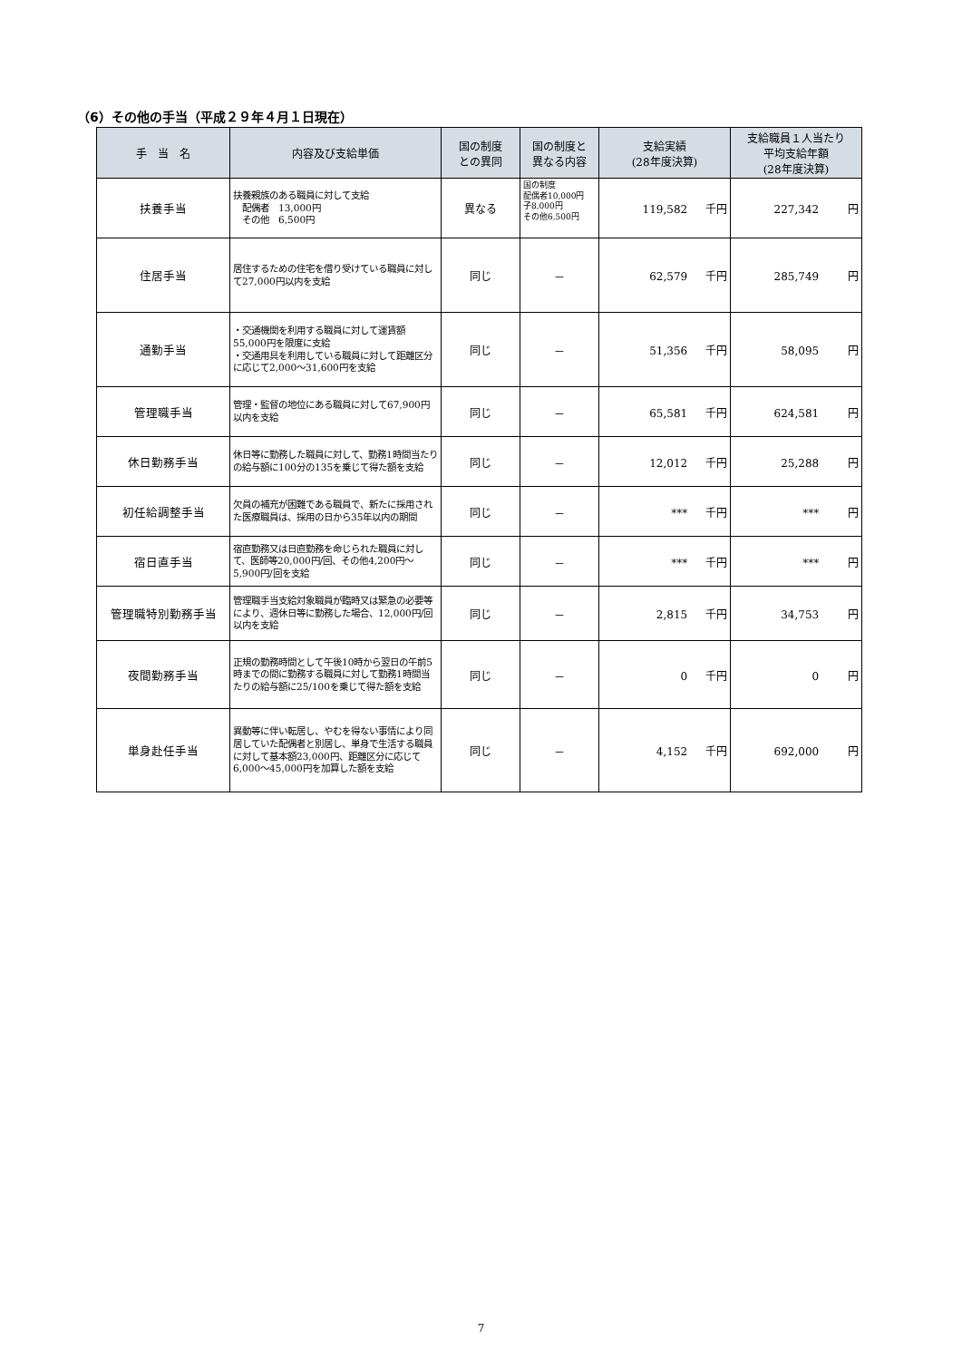（6）その他の手当（平成２９年４月１日現在）
| 手 当 名 | 内容及び支給単価 | 国の制度 との異同 | 国の制度と 異なる内容 | 支給実績 (28年度決算) | 支給職員１人当たり 平均支給年額 (28年度決算) |
| --- | --- | --- | --- | --- | --- |
| 扶養手当 | 扶養親族のある職員に対して支給 配偶者 13,000円 その他 6,500円 | 異なる | 国の制度 配偶者10,000円 子8,000円 その他6,500円 | 119,582 千円 | 227,342 円 |
| 住居手当 | 居住するための住宅を借り受けている職員に対して27,000円以内を支給 | 同じ | － | 62,579 千円 | 285,749 円 |
| 通勤手当 | ・交通機関を利用する職員に対して運賃額55,000円を限度に支給 ・交通用具を利用している職員に対して距離区分に応じて2,000～31,600円を支給 | 同じ | － | 51,356 千円 | 58,095 円 |
| 管理職手当 | 管理・監督の地位にある職員に対して67,900円以内を支給 | 同じ | － | 65,581 千円 | 624,581 円 |
| 休日勤務手当 | 休日等に勤務した職員に対して、勤務1時間当たりの給与額に100分の135を乗じて得た額を支給 | 同じ | － | 12,012 千円 | 25,288 円 |
| 初任給調整手当 | 欠員の補充が困難である職員で、新たに採用された医療職員は、採用の日から35年以内の期間 | 同じ | － | *** 千円 | *** 円 |
| 宿日直手当 | 宿直勤務又は日直勤務を命じられた職員に対して、医師等20,000円/回、その他4,200円～5,900円/回を支給 | 同じ | － | *** 千円 | *** 円 |
| 管理職特別勤務手当 | 管理職手当支給対象職員が臨時又は緊急の必要等により、週休日等に勤務した場合、12,000円/回以内を支給 | 同じ | － | 2,815 千円 | 34,753 円 |
| 夜間勤務手当 | 正規の勤務時間として午後10時から翌日の午前5時までの間に勤務する職員に対して勤務1時間当たりの給与額に25/100を乗じて得た額を支給 | 同じ | － | 0 千円 | 0 円 |
| 単身赴任手当 | 異動等に伴い転居し、やむを得ない事情により同居していた配偶者と別居し、単身で生活する職員に対して基本額23,000円、距離区分に応じて6,000～45,000円を加算した額を支給 | 同じ | － | 4,152 千円 | 692,000 円 |
7